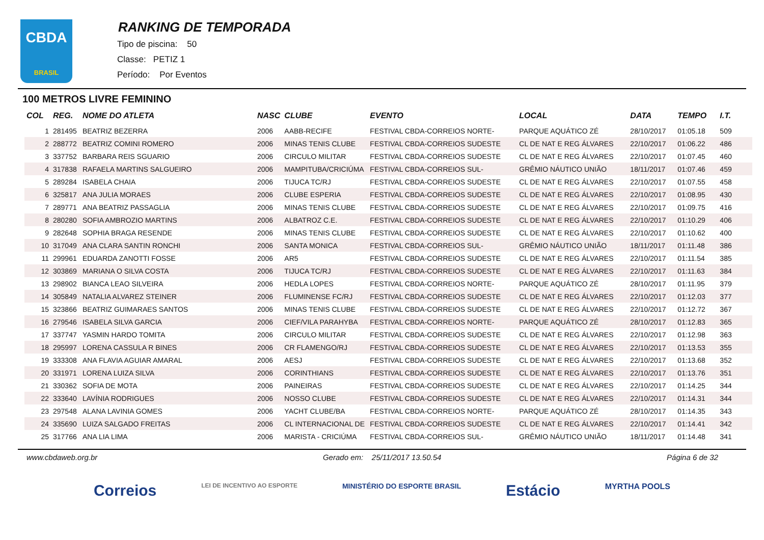CBDA
BRASIL
RANKING DE TEMPORADA
Tipo de piscina: 50
Classe: PETIZ 1
Período: Por Eventos
100 METROS LIVRE FEMININO
| COL | REG. | NOME DO ATLETA | NASC | CLUBE | EVENTO | LOCAL | DATA | TEMPO | I.T. |
| --- | --- | --- | --- | --- | --- | --- | --- | --- | --- |
| 1 | 281495 | BEATRIZ BEZERRA | 2006 | AABB-RECIFE | FESTIVAL CBDA-CORREIOS NORTE- | PARQUE AQUÁTICO ZÉ | 28/10/2017 | 01:05.18 | 509 |
| 2 | 288772 | BEATRIZ COMINI ROMERO | 2006 | MINAS TENIS CLUBE | FESTIVAL CBDA-CORREIOS SUDESTE | CL DE NAT E REG ÁLVARES | 22/10/2017 | 01:06.22 | 486 |
| 3 | 337752 | BARBARA REIS SGUARIO | 2006 | CIRCULO MILITAR | FESTIVAL CBDA-CORREIOS SUDESTE | CL DE NAT E REG ÁLVARES | 22/10/2017 | 01:07.45 | 460 |
| 4 | 317838 | RAFAELA MARTINS SALGUEIRO | 2006 | MAMPITUBA/CRICIÚMA | FESTIVAL CBDA-CORREIOS SUL- | GRÊMIO NÁUTICO UNIÃO | 18/11/2017 | 01:07.46 | 459 |
| 5 | 289284 | ISABELA CHAIA | 2006 | TIJUCA TC/RJ | FESTIVAL CBDA-CORREIOS SUDESTE | CL DE NAT E REG ÁLVARES | 22/10/2017 | 01:07.55 | 458 |
| 6 | 325817 | ANA JULIA MORAES | 2006 | CLUBE ESPERIA | FESTIVAL CBDA-CORREIOS SUDESTE | CL DE NAT E REG ÁLVARES | 22/10/2017 | 01:08.95 | 430 |
| 7 | 289771 | ANA BEATRIZ PASSAGLIA | 2006 | MINAS TENIS CLUBE | FESTIVAL CBDA-CORREIOS SUDESTE | CL DE NAT E REG ÁLVARES | 22/10/2017 | 01:09.75 | 416 |
| 8 | 280280 | SOFIA AMBROZIO MARTINS | 2006 | ALBATROZ C.E. | FESTIVAL CBDA-CORREIOS SUDESTE | CL DE NAT E REG ÁLVARES | 22/10/2017 | 01:10.29 | 406 |
| 9 | 282648 | SOPHIA BRAGA RESENDE | 2006 | MINAS TENIS CLUBE | FESTIVAL CBDA-CORREIOS SUDESTE | CL DE NAT E REG ÁLVARES | 22/10/2017 | 01:10.62 | 400 |
| 10 | 317049 | ANA CLARA SANTIN RONCHI | 2006 | SANTA MONICA | FESTIVAL CBDA-CORREIOS SUL- | GRÊMIO NÁUTICO UNIÃO | 18/11/2017 | 01:11.48 | 386 |
| 11 | 299961 | EDUARDA ZANOTTI FOSSE | 2006 | AR5 | FESTIVAL CBDA-CORREIOS SUDESTE | CL DE NAT E REG ÁLVARES | 22/10/2017 | 01:11.54 | 385 |
| 12 | 303869 | MARIANA O SILVA COSTA | 2006 | TIJUCA TC/RJ | FESTIVAL CBDA-CORREIOS SUDESTE | CL DE NAT E REG ÁLVARES | 22/10/2017 | 01:11.63 | 384 |
| 13 | 298902 | BIANCA LEAO SILVEIRA | 2006 | HEDLA LOPES | FESTIVAL CBDA-CORREIOS NORTE- | PARQUE AQUÁTICO ZÉ | 28/10/2017 | 01:11.95 | 379 |
| 14 | 305849 | NATALIA ALVAREZ STEINER | 2006 | FLUMINENSE FC/RJ | FESTIVAL CBDA-CORREIOS SUDESTE | CL DE NAT E REG ÁLVARES | 22/10/2017 | 01:12.03 | 377 |
| 15 | 323866 | BEATRIZ GUIMARAES SANTOS | 2006 | MINAS TENIS CLUBE | FESTIVAL CBDA-CORREIOS SUDESTE | CL DE NAT E REG ÁLVARES | 22/10/2017 | 01:12.72 | 367 |
| 16 | 279546 | ISABELA SILVA GARCIA | 2006 | CIEF/VILA PARAHYBA | FESTIVAL CBDA-CORREIOS NORTE- | PARQUE AQUÁTICO ZÉ | 28/10/2017 | 01:12.83 | 365 |
| 17 | 337747 | YASMIN HARDO TOMITA | 2006 | CIRCULO MILITAR | FESTIVAL CBDA-CORREIOS SUDESTE | CL DE NAT E REG ÁLVARES | 22/10/2017 | 01:12.98 | 363 |
| 18 | 295997 | LORENA CASSULA R BINES | 2006 | CR FLAMENGO/RJ | FESTIVAL CBDA-CORREIOS SUDESTE | CL DE NAT E REG ÁLVARES | 22/10/2017 | 01:13.53 | 355 |
| 19 | 333308 | ANA FLAVIA AGUIAR AMARAL | 2006 | AESJ | FESTIVAL CBDA-CORREIOS SUDESTE | CL DE NAT E REG ÁLVARES | 22/10/2017 | 01:13.68 | 352 |
| 20 | 331971 | LORENA LUIZA SILVA | 2006 | CORINTHIANS | FESTIVAL CBDA-CORREIOS SUDESTE | CL DE NAT E REG ÁLVARES | 22/10/2017 | 01:13.76 | 351 |
| 21 | 330362 | SOFIA DE MOTA | 2006 | PAINEIRAS | FESTIVAL CBDA-CORREIOS SUDESTE | CL DE NAT E REG ÁLVARES | 22/10/2017 | 01:14.25 | 344 |
| 22 | 333640 | LAVÍNIA RODRIGUES | 2006 | NOSSO CLUBE | FESTIVAL CBDA-CORREIOS SUDESTE | CL DE NAT E REG ÁLVARES | 22/10/2017 | 01:14.31 | 344 |
| 23 | 297548 | ALANA LAVINIA GOMES | 2006 | YACHT CLUBE/BA | FESTIVAL CBDA-CORREIOS NORTE- | PARQUE AQUÁTICO ZÉ | 28/10/2017 | 01:14.35 | 343 |
| 24 | 335690 | LUIZA SALGADO FREITAS | 2006 | CL INTERNACIONAL DE | FESTIVAL CBDA-CORREIOS SUDESTE | CL DE NAT E REG ÁLVARES | 22/10/2017 | 01:14.41 | 342 |
| 25 | 317766 | ANA LIA LIMA | 2006 | MARISTA - CRICIÚMA | FESTIVAL CBDA-CORREIOS SUL- | GRÊMIO NÁUTICO UNIÃO | 18/11/2017 | 01:14.48 | 341 |
www.cbdaweb.org.br Gerado em: 25/11/2017 13.50.54 Página 6 de 32
Correios LEI DE INCENTIVO AO ESPORTE MINISTÉRIO DO ESPORTE BRASIL Estácio MYRTHA POOLS